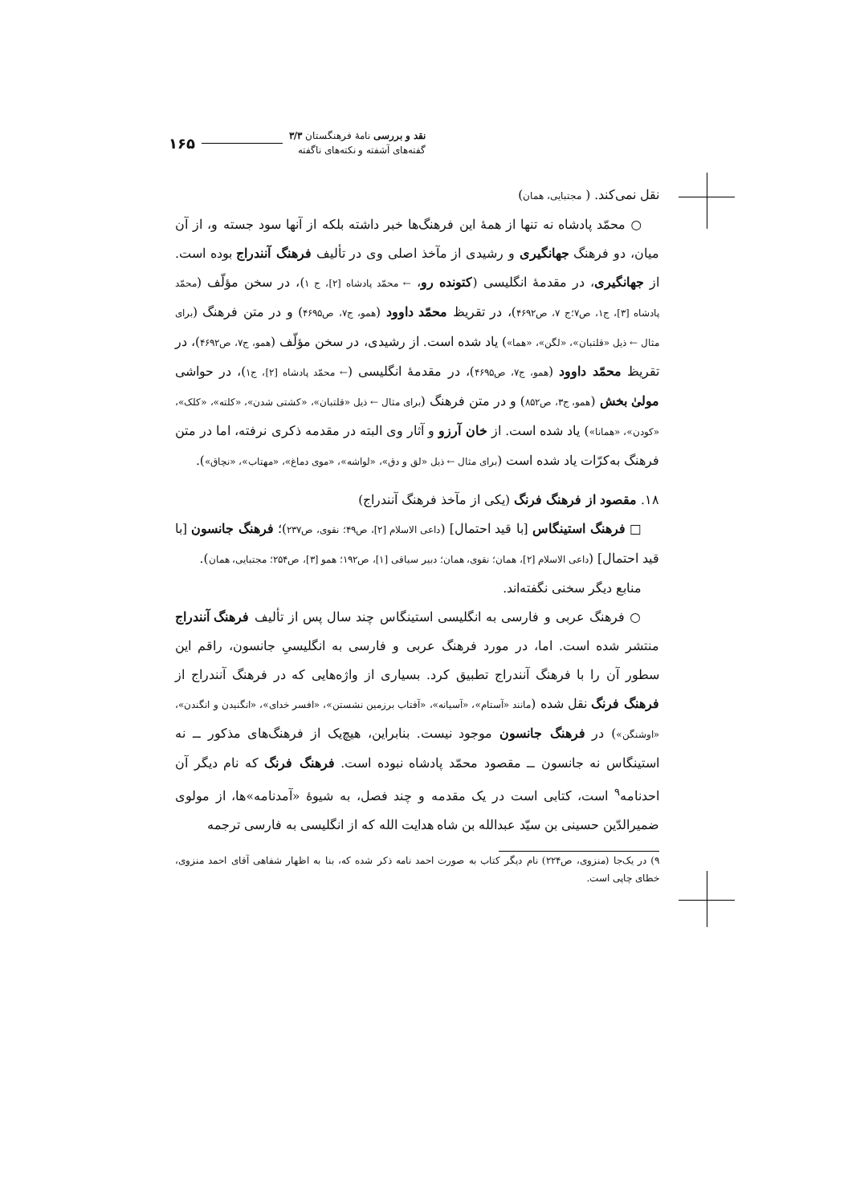نقد و بررسی نامهٔ فرهنگستان ۳/۳
گفته‌های آشفته و نکته‌های ناگفته
۱۶۵
نقل نمی‌کند. ( مجتبایی، همان)
○ محمّد پادشاه نه تنها از همهٔ این فرهنگ‌ها خبر داشته بلکه از آنها سود جسته و، از آن میان، دو فرهنگ جهانگیری و رشیدی از مآخذ اصلی وی در تألیف فرهنگ آنندراج بوده است. از جهانگیری، در مقدمهٔ انگلیسی (کتونده رو، ← محمّد پادشاه [۲]، ج ۱)، در سخن مؤلّف (محمّد پادشاه [۳]، ج۱، ص۷؛ج ۷، ص۴۶۹۲)، در تقریظ محمّد داوود (همو، ج۷، ص۴۶۹۵) و در متن فرهنگ (برای مثال ← ذیل «قلتبان»، «لگن»، «هما») یاد شده است. از رشیدی، در سخن مؤلّف (همو، ج۷، ص۴۶۹۲)، در تقریظ محمّد داوود (همو، ج۷، ص۴۶۹۵)، در مقدمهٔ انگلیسی (← محمّد پادشاه [۲]، ج۱)، در حواشی مولیٰ بخش (همو، ج۳، ص۸۵۲) و در متن فرهنگ (برای مثال ← ذیل «قلتبان»، «کشتی شدن»، «کلته»، «کلک»، «کودن»، «همانا») یاد شده است. از خان آرزو و آثار وی البته در مقدمه ذکری نرفته، اما در متن فرهنگ به‌کرّات یاد شده است (برای مثال ← ذیل «لق و دق»، «لواشه»، «موی دماغ»، «مهتاب»، «نچاق»).
۱۸. مقصود از فرهنگ فرنگ (یکی از مآخذ فرهنگ آنندراج)
□ فرهنگ استینگاس [با قید احتمال] (داعی الاسلام [۲]، ص۴۹؛ نقوی، ص۲۳۷)؛ فرهنگ جانسون [با قید احتمال] (داعی الاسلام [۲]، همان؛ نقوی، همان؛ دبیر سیاقی [۱]، ص۱۹۲؛ همو [۳]، ص۲۵۴؛ مجتبایی، همان).
منابع دیگر سخنی نگفته‌اند.
○ فرهنگ عربی و فارسی به انگلیسی استینگاس چند سال پس از تألیف فرهنگ آنندراج منتشر شده است. اما، در مورد فرهنگ عربی و فارسی به انگلیسیِ جانسون، راقم این سطور آن را با فرهنگ آنندراج تطبیق کرد. بسیاری از واژه‌هایی که در فرهنگ آنندراج از فرهنگ فرنگ نقل شده (مانند «آستام»، «آسیانه»، «آفتاب برزمین نشستن»، «افسر خدای»، «انگنیدن و انگندن»، «اوشنگن») در فرهنگ جانسون موجود نیست. بنابراین، هیچ‌یک از فرهنگ‌های مذکور ــ نه استینگاس نه جانسون ــ مقصود محمّد پادشاه نبوده است. فرهنگ فرنگ که نام دیگر آن احدنامه<sup>۹</sup> است، کتابی است در یک مقدمه و چند فصل، به شیوهٔ «آمدنامه»ها، از مولوی ضمیرالدّین حسینی بن سیّد عبدالله بن شاه هدایت الله که از انگلیسی به فارسی ترجمه
۹) در یک‌جا (منزوی، ص۲۲۴) نام دیگر کتاب به صورت احمد نامه ذکر شده که، بنا به اظهار شفاهی آقای احمد منزوی، خطای چاپی است.